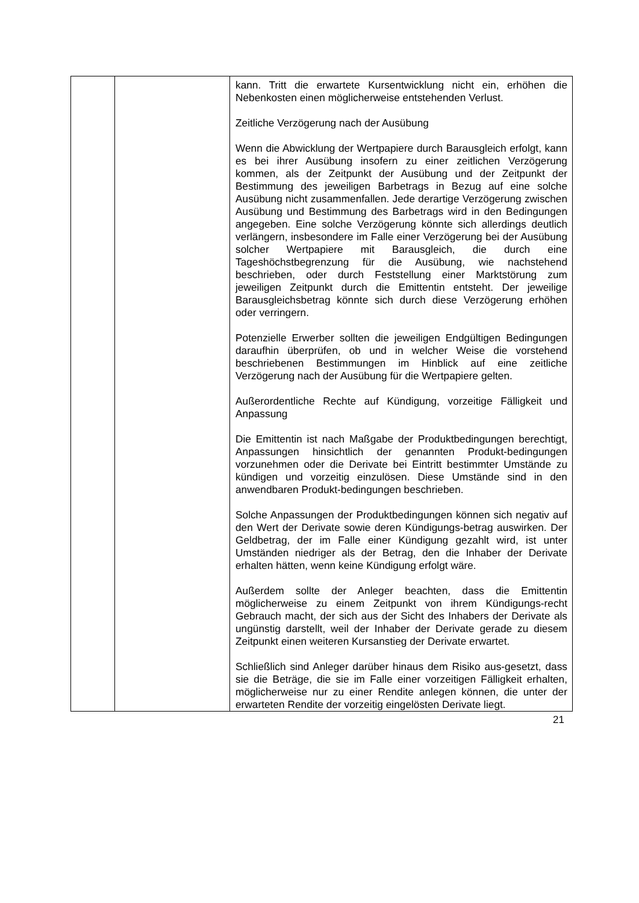| | | kann. Tritt die erwartete Kursentwicklung nicht ein, erhöhen die Nebenkosten einen möglicherweise entstehenden Verlust. Zeitliche Verzögerung nach der Ausübung Wenn die Abwicklung der Wertpapiere durch Barausgleich erfolgt, kann es bei ihrer Ausübung insofern zu einer zeitlichen Verzögerung kommen, als der Zeitpunkt der Ausübung und der Zeitpunkt der Bestimmung des jeweiligen Barbetrags in Bezug auf eine solche Ausübung nicht zusammenfallen. Jede derartige Verzögerung zwischen Ausübung und Bestimmung des Barbetrags wird in den Bedingungen angegeben. Eine solche Verzögerung könnte sich allerdings deutlich verlängern, insbesondere im Falle einer Verzögerung bei der Ausübung solcher Wertpapiere mit Barausgleich, die durch eine Tageshöchstbegrenzung für die Ausübung, wie nachstehend beschrieben, oder durch Feststellung einer Marktstörung zum jeweiligen Zeitpunkt durch die Emittentin entsteht. Der jeweilige Barausgleichsbetrag könnte sich durch diese Verzögerung erhöhen oder verringern. Potenzielle Erwerber sollten die jeweiligen Endgültigen Bedingungen daraufhin überprüfen, ob und in welcher Weise die vorstehend beschriebenen Bestimmungen im Hinblick auf eine zeitliche Verzögerung nach der Ausübung für die Wertpapiere gelten. Außerordentliche Rechte auf Kündigung, vorzeitige Fälligkeit und Anpassung Die Emittentin ist nach Maßgabe der Produktbedingungen berechtigt, Anpassungen hinsichtlich der genannten Produkt-bedingungen vorzunehmen oder die Derivate bei Eintritt bestimmter Umstände zu kündigen und vorzeitig einzulösen. Diese Umstände sind in den anwendbaren Produkt-bedingungen beschrieben. Solche Anpassungen der Produktbedingungen können sich negativ auf den Wert der Derivate sowie deren Kündigungs-betrag auswirken. Der Geldbetrag, der im Falle einer Kündigung gezahlt wird, ist unter Umständen niedriger als der Betrag, den die Inhaber der Derivate erhalten hätten, wenn keine Kündigung erfolgt wäre. Außerdem sollte der Anleger beachten, dass die Emittentin möglicherweise zu einem Zeitpunkt von ihrem Kündigungs-recht Gebrauch macht, der sich aus der Sicht des Inhabers der Derivate als ungünstig darstellt, weil der Inhaber der Derivate gerade zu diesem Zeitpunkt einen weiteren Kursanstieg der Derivate erwartet. Schließlich sind Anleger darüber hinaus dem Risiko aus-gesetzt, dass sie die Beträge, die sie im Falle einer vorzeitigen Fälligkeit erhalten, möglicherweise nur zu einer Rendite anlegen können, die unter der erwarteten Rendite der vorzeitig eingelösten Derivate liegt. |
21